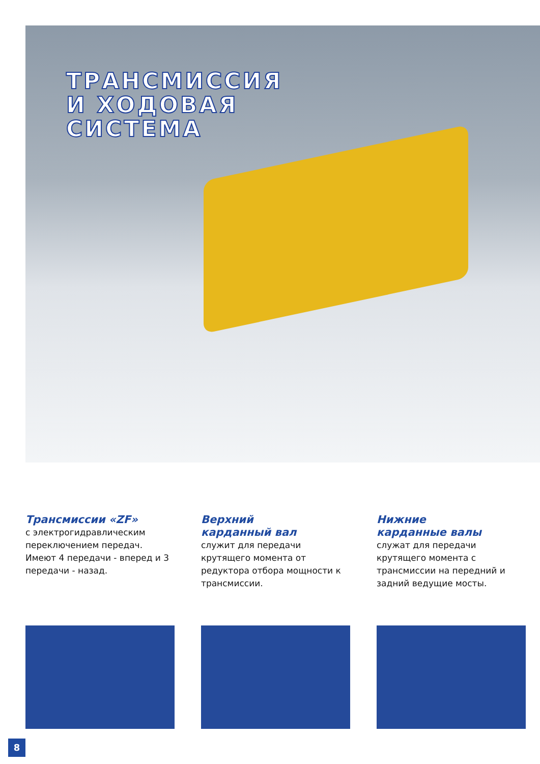ТРАНСМИССИЯ
И ХОДОВАЯ
СИСТЕМА
Трансмиссии «ZF»
с электрогидравлическим переключением передач. Имеют 4 передачи - вперед и 3 передачи - назад.
Верхний
карданный вал
служит для передачи крутящего момента от редуктора отбора мощности к трансмиссии.
Нижние
карданные валы
служат для передачи крутящего момента с трансмиссии на передний и задний ведущие мосты.
8